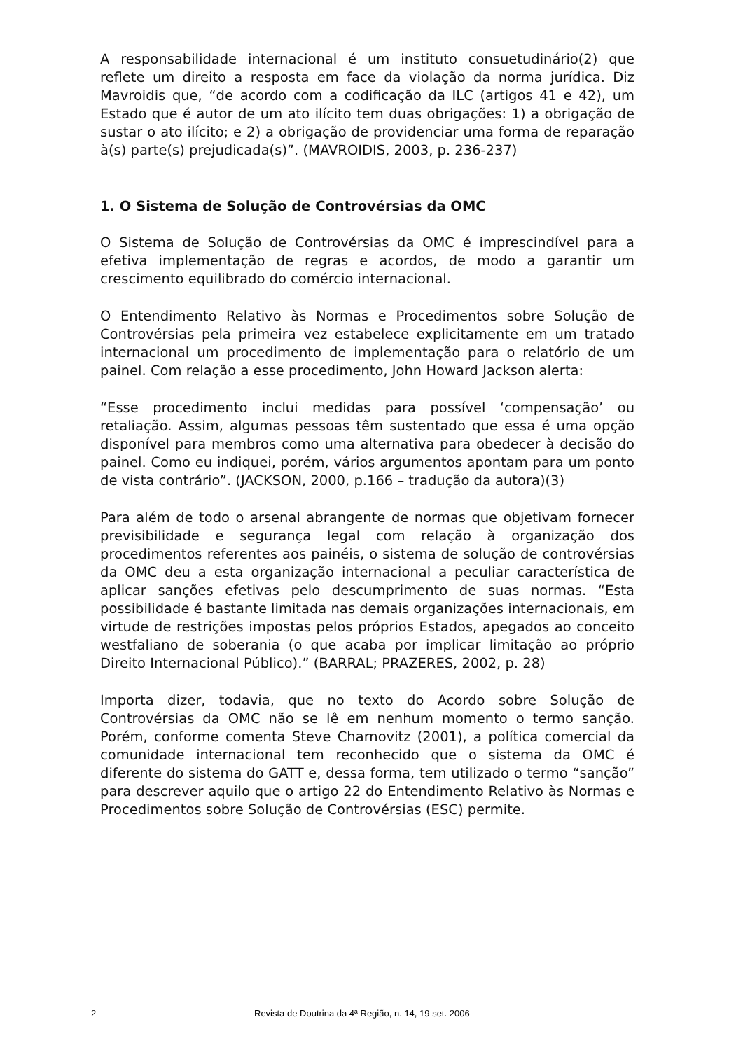A responsabilidade internacional é um instituto consuetudinário(2) que reflete um direito a resposta em face da violação da norma jurídica. Diz Mavroidis que, “de acordo com a codificação da ILC (artigos 41 e 42), um Estado que é autor de um ato ilícito tem duas obrigações: 1) a obrigação de sustar o ato ilícito; e 2) a obrigação de providenciar uma forma de reparação à(s) parte(s) prejudicada(s)”. (MAVROIDIS, 2003, p. 236-237)
1. O Sistema de Solução de Controvérsias da OMC
O Sistema de Solução de Controvérsias da OMC é imprescindível para a efetiva implementação de regras e acordos, de modo a garantir um crescimento equilibrado do comércio internacional.
O Entendimento Relativo às Normas e Procedimentos sobre Solução de Controvérsias pela primeira vez estabelece explicitamente em um tratado internacional um procedimento de implementação para o relatório de um painel. Com relação a esse procedimento, John Howard Jackson alerta:
“Esse procedimento inclui medidas para possível ‘compensação’ ou retaliação. Assim, algumas pessoas têm sustentado que essa é uma opção disponível para membros como uma alternativa para obedecer à decisão do painel. Como eu indiquei, porém, vários argumentos apontam para um ponto de vista contrário”. (JACKSON, 2000, p.166 – tradução da autora)(3)
Para além de todo o arsenal abrangente de normas que objetivam fornecer previsibilidade e segurança legal com relação à organização dos procedimentos referentes aos painéis, o sistema de solução de controvérsias da OMC deu a esta organização internacional a peculiar característica de aplicar sanções efetivas pelo descumprimento de suas normas. “Esta possibilidade é bastante limitada nas demais organizações internacionais, em virtude de restrições impostas pelos próprios Estados, apegados ao conceito westfaliano de soberania (o que acaba por implicar limitação ao próprio Direito Internacional Público).” (BARRAL; PRAZERES, 2002, p. 28)
Importa dizer, todavia, que no texto do Acordo sobre Solução de Controvérsias da OMC não se lê em nenhum momento o termo sanção. Porém, conforme comenta Steve Charnovitz (2001), a política comercial da comunidade internacional tem reconhecido que o sistema da OMC é diferente do sistema do GATT e, dessa forma, tem utilizado o termo “sanção” para descrever aquilo que o artigo 22 do Entendimento Relativo às Normas e Procedimentos sobre Solução de Controvérsias (ESC) permite.
2 Revista de Doutrina da 4ª Região, n. 14, 19 set. 2006